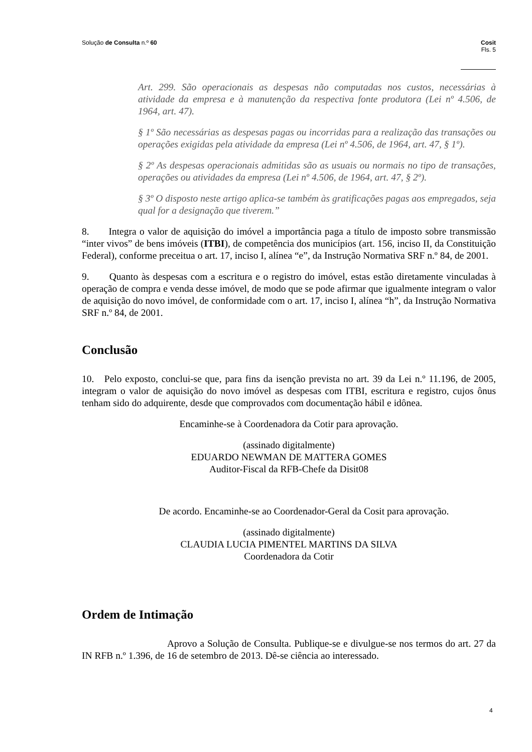Solução de Consulta n.º 60 Cosit
Fls. 5
Art. 299. São operacionais as despesas não computadas nos custos, necessárias à atividade da empresa e à manutenção da respectiva fonte produtora (Lei nº 4.506, de 1964, art. 47).
§ 1º São necessárias as despesas pagas ou incorridas para a realização das transações ou operações exigidas pela atividade da empresa (Lei nº 4.506, de 1964, art. 47, § 1º).
§ 2º As despesas operacionais admitidas são as usuais ou normais no tipo de transações, operações ou atividades da empresa (Lei nº 4.506, de 1964, art. 47, § 2º).
§ 3º O disposto neste artigo aplica-se também às gratificações pagas aos empregados, seja qual for a designação que tiverem.”
8. Integra o valor de aquisição do imóvel a importância paga a título de imposto sobre transmissão “inter vivos” de bens imóveis (ITBI), de competência dos municípios (art. 156, inciso II, da Constituição Federal), conforme preceitua o art. 17, inciso I, alínea “e”, da Instrução Normativa SRF n.º 84, de 2001.
9. Quanto às despesas com a escritura e o registro do imóvel, estas estão diretamente vinculadas à operação de compra e venda desse imóvel, de modo que se pode afirmar que igualmente integram o valor de aquisição do novo imóvel, de conformidade com o art. 17, inciso I, alínea “h”, da Instrução Normativa SRF n.º 84, de 2001.
Conclusão
10. Pelo exposto, conclui-se que, para fins da isenção prevista no art. 39 da Lei n.º 11.196, de 2005, integram o valor de aquisição do novo imóvel as despesas com ITBI, escritura e registro, cujos ônus tenham sido do adquirente, desde que comprovados com documentação hábil e idônea.
Encaminhe-se à Coordenadora da Cotir para aprovação.
(assinado digitalmente)
EDUARDO NEWMAN DE MATTERA GOMES
Auditor-Fiscal da RFB-Chefe da Disit08
De acordo. Encaminhe-se ao Coordenador-Geral da Cosit para aprovação.
(assinado digitalmente)
CLAUDIA LUCIA PIMENTEL MARTINS DA SILVA
Coordenadora da Cotir
Ordem de Intimação
Aprovo a Solução de Consulta. Publique-se e divulgue-se nos termos do art. 27 da IN RFB n.º 1.396, de 16 de setembro de 2013. Dê-se ciência ao interessado.
4